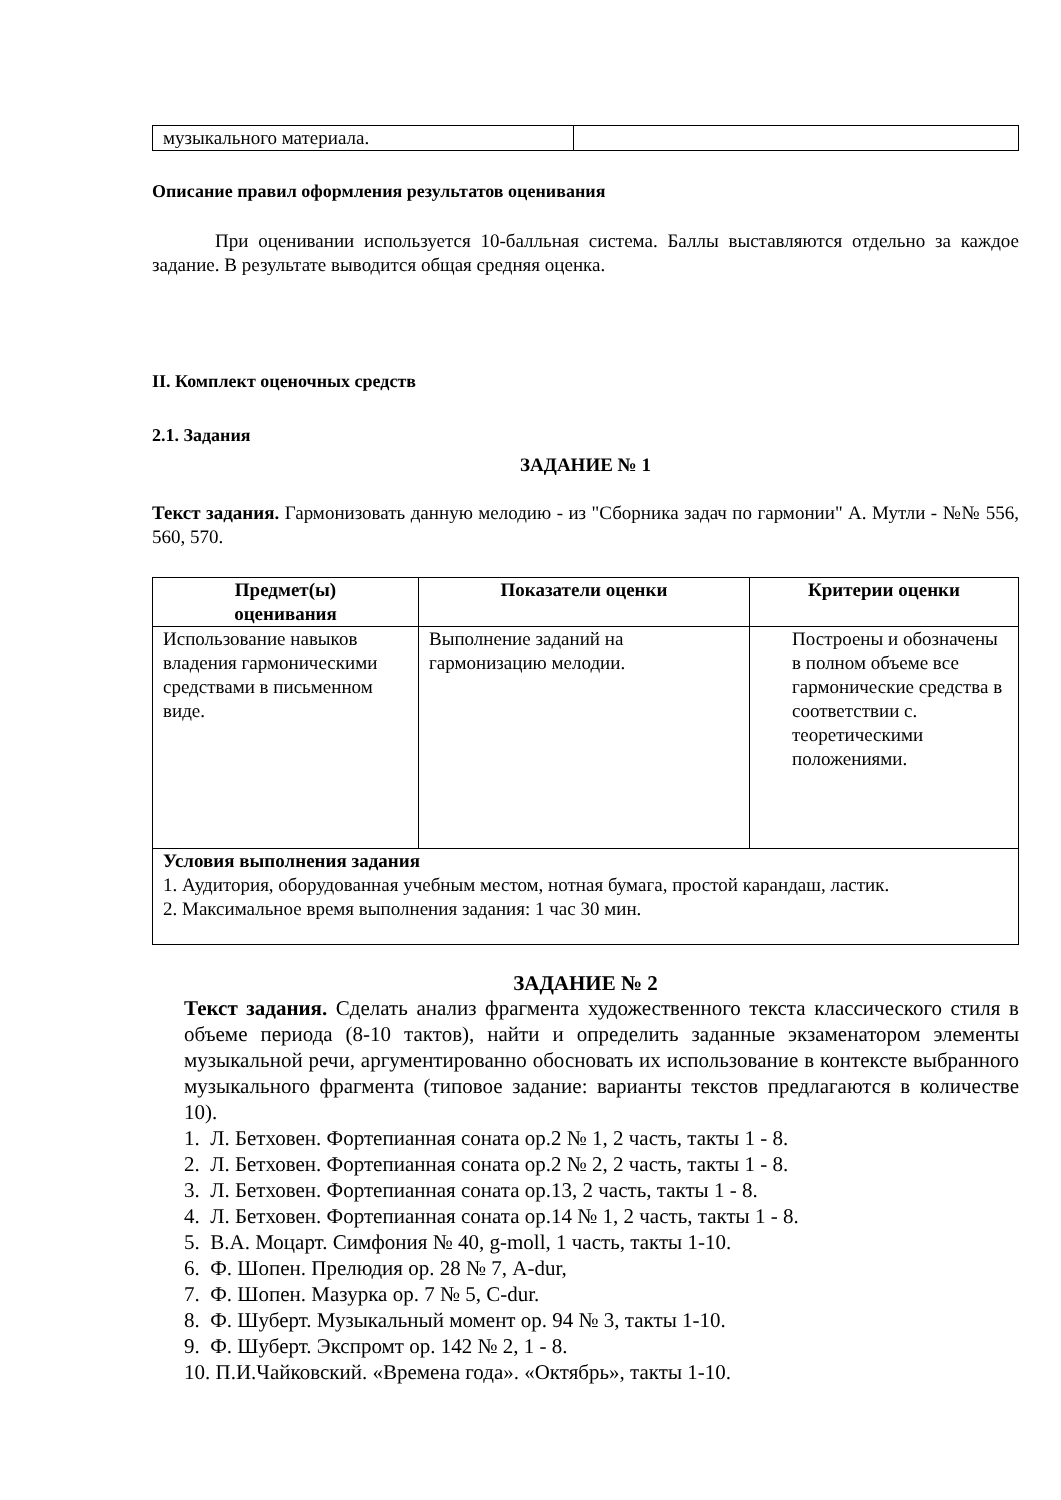| музыкального материала. | |
Описание правил оформления результатов оценивания
При оценивании используется 10-балльная система. Баллы выставляются отдельно за каждое задание. В результате выводится общая средняя оценка.
II. Комплект оценочных средств
2.1. Задания
ЗАДАНИЕ № 1
Текст задания. Гармонизовать данную мелодию - из "Сборника задач по гармонии" А. Мутли - №№ 556, 560, 570.
| Предмет(ы) оценивания | Показатели оценки | Критерии оценки |
| --- | --- | --- |
| Использование навыков владения гармоническими средствами в письменном виде. | Выполнение заданий на гармонизацию мелодии. | Построены и обозначены в полном объеме все гармонические средства в соответствии с. теоретическими положениями. |
| Условия выполнения задания 1. Аудитория, оборудованная учебным местом, нотная бумага, простой карандаш, ластик. 2. Максимальное время выполнения задания: 1 час 30 мин. | | |
ЗАДАНИЕ № 2
Текст задания. Сделать анализ фрагмента художественного текста классического стиля в объеме периода (8-10 тактов), найти и определить заданные экзаменатором элементы музыкальной речи, аргументированно обосновать их использование в контексте выбранного музыкального фрагмента (типовое задание: варианты текстов предлагаются в количестве 10).
1. Л. Бетховен. Фортепианная соната ор.2 № 1, 2 часть, такты 1 - 8.
2. Л. Бетховен. Фортепианная соната ор.2 № 2, 2 часть, такты 1 - 8.
3. Л. Бетховен. Фортепианная соната ор.13, 2 часть, такты 1 - 8.
4. Л. Бетховен. Фортепианная соната ор.14 № 1, 2 часть, такты 1 - 8.
5. В.А. Моцарт. Симфония № 40, g-moll, 1 часть, такты 1-10.
6. Ф. Шопен. Прелюдия ор. 28 № 7, A-dur,
7. Ф. Шопен. Мазурка ор. 7 № 5, C-dur.
8. Ф. Шуберт. Музыкальный момент ор. 94 № 3, такты 1-10.
9. Ф. Шуберт. Экспромт ор. 142 № 2, 1 - 8.
10. П.И.Чайковский. «Времена года». «Октябрь», такты 1-10.